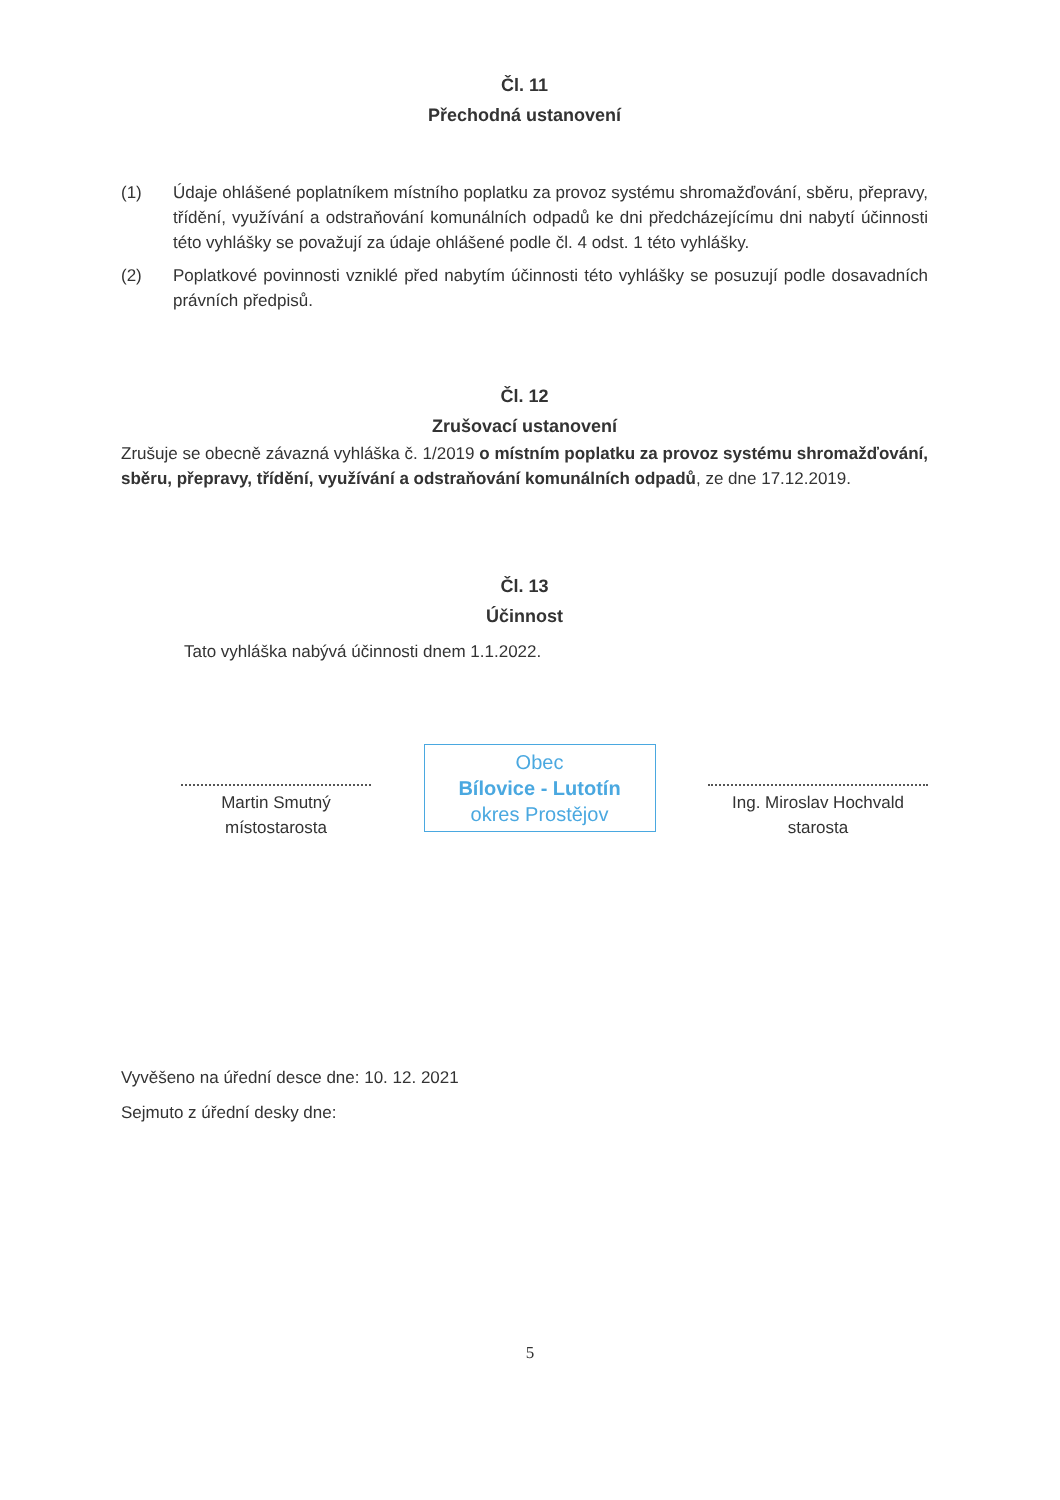Čl. 11
Přechodná ustanovení
(1) Údaje ohlášené poplatníkem místního poplatku za provoz systému shromažďování, sběru, přepravy, třídění, využívání a odstraňování komunálních odpadů ke dni předcházejícímu dni nabytí účinnosti této vyhlášky se považují za údaje ohlášené podle čl. 4 odst. 1 této vyhlášky.
(2) Poplatkové povinnosti vzniklé před nabytím účinnosti této vyhlášky se posuzují podle dosavadních právních předpisů.
Čl. 12
Zrušovací ustanovení
Zrušuje se obecně závazná vyhláška č. 1/2019 o místním poplatku za provoz systému shromažďování, sběru, přepravy, třídění, využívání a odstraňování komunálních odpadů, ze dne 17.12.2019.
Čl. 13
Účinnost
Tato vyhláška nabývá účinnosti dnem 1.1.2022.
Martin Smutný
místostarosta
Obec
Bílovice - Lutotín
okres Prostějov
Ing. Miroslav Hochvald
starosta
Vyvěšeno na úřední desce dne: 10. 12. 2021
Sejmuto z úřední desky dne:
5